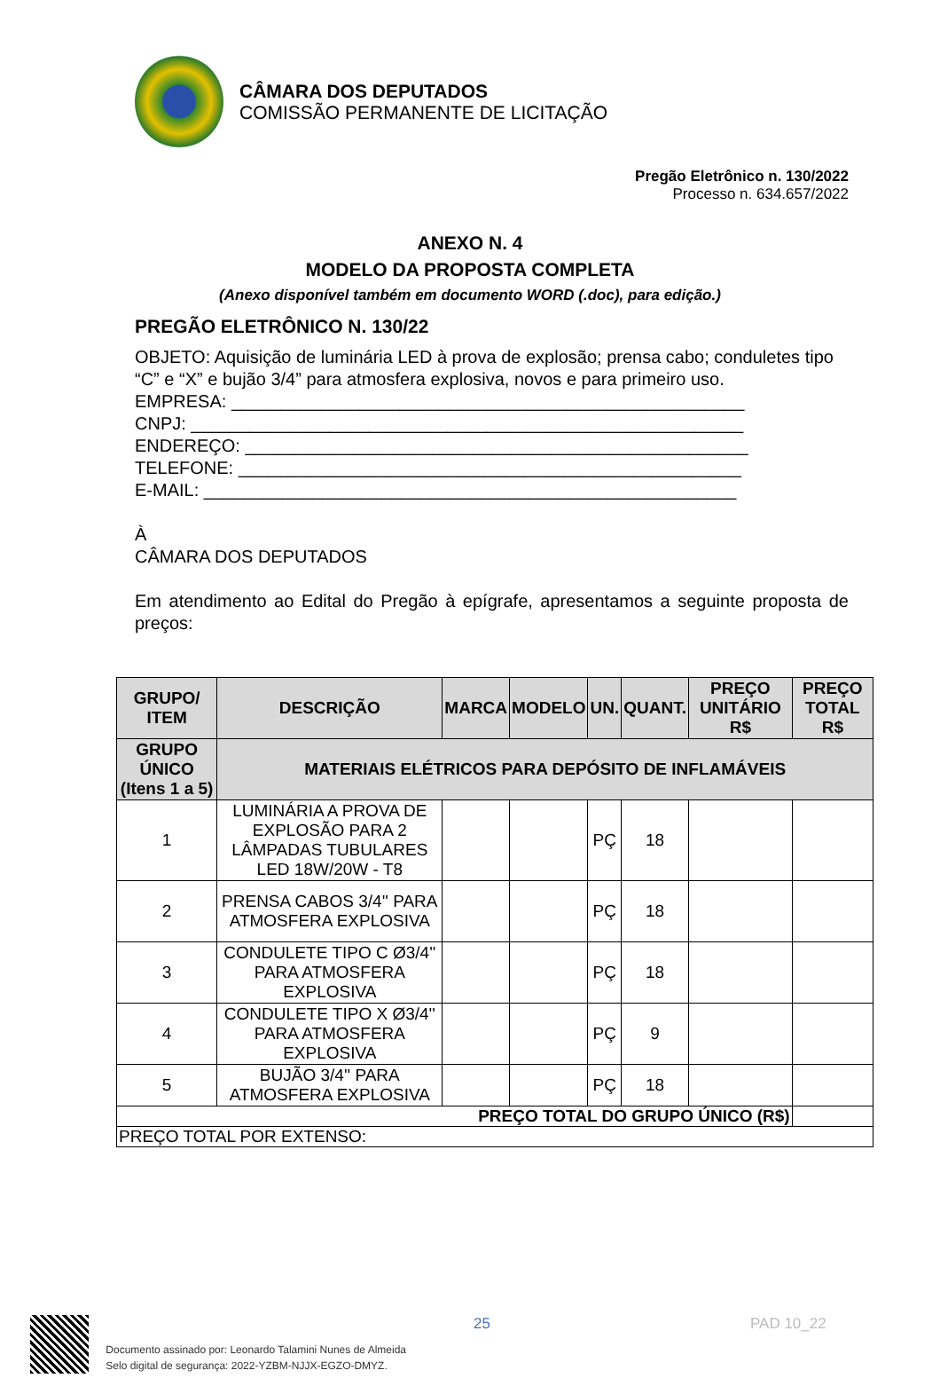CÂMARA DOS DEPUTADOS
COMISSÃO PERMANENTE DE LICITAÇÃO
Pregão Eletrônico n. 130/2022
Processo n. 634.657/2022
ANEXO N. 4
MODELO DA PROPOSTA COMPLETA
(Anexo disponível também em documento WORD (.doc), para edição.)
PREGÃO ELETRÔNICO N. 130/22
OBJETO: Aquisição de luminária LED à prova de explosão; prensa cabo; conduletes tipo “C” e “X” e bujão 3/4” para atmosfera explosiva, novos e para primeiro uso.
EMPRESA: ____________________________________________________
CNPJ: ________________________________________________________
ENDEREÇO: ___________________________________________________
TELEFONE: ___________________________________________________
E-MAIL: ______________________________________________________
À
CÂMARA DOS DEPUTADOS
Em atendimento ao Edital do Pregão à epígrafe, apresentamos a seguinte proposta de preços:
| GRUPO/ ITEM | DESCRIÇÃO | MARCA | MODELO | UN. | QUANT. | PREÇO UNITÁRIO R$ | PREÇO TOTAL R$ |
| --- | --- | --- | --- | --- | --- | --- | --- |
| GRUPO ÚNICO (Itens 1 a 5) | MATERIAIS ELÉTRICOS PARA DEPÓSITO DE INFLAMÁVEIS | | | | | | |
| 1 | LUMINÁRIA A PROVA DE EXPLOSÃO PARA 2 LÂMPADAS TUBULARES LED 18W/20W - T8 | | | PÇ | 18 | | |
| 2 | PRENSA CABOS 3/4'' PARA ATMOSFERA EXPLOSIVA | | | PÇ | 18 | | |
| 3 | CONDULETE TIPO C Ø3/4'' PARA ATMOSFERA EXPLOSIVA | | | PÇ | 18 | | |
| 4 | CONDULETE TIPO X Ø3/4'' PARA ATMOSFERA EXPLOSIVA | | | PÇ | 9 | | |
| 5 | BUJÃO 3/4'' PARA ATMOSFERA EXPLOSIVA | | | PÇ | 18 | | |
| PREÇO TOTAL DO GRUPO ÚNICO (R$) | | | | | | | |
| PREÇO TOTAL POR EXTENSO: | | | | | | | |
Documento assinado por: Leonardo Talamini Nunes de Almeida
Selo digital de segurança: 2022-YZBM-NJJX-EGZO-DMYZ.
25 PAD 10_22